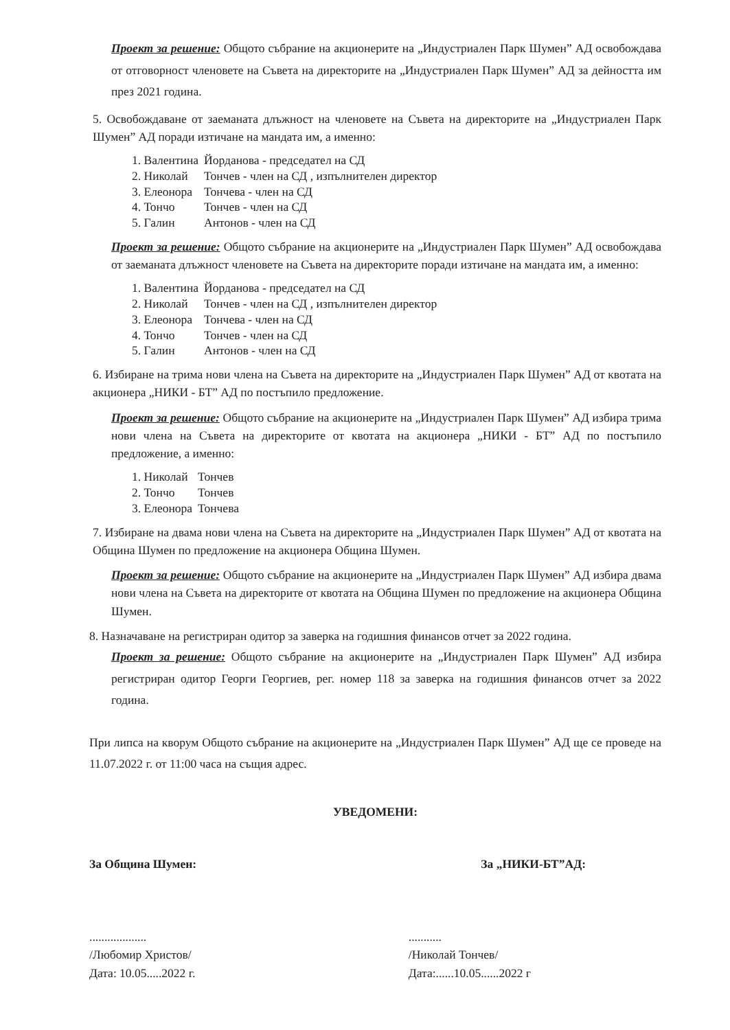Проект за решение: Общото събрание на акционерите на „Индустриален Парк Шумен” АД освобождава от отговорност членовете на Съвета на директорите на „Индустриален Парк Шумен” АД за дейността им през 2021 година.
5. Освобождаване от заеманата длъжност на членовете на Съвета на директорите на „Индустриален Парк Шумен” АД поради изтичане на мандата им, а именно:
| 1. Валентина | Йорданова - председател на СД |
| 2. Николай | Тончев - член на СД , изпълнителен директор |
| 3. Елеонора | Тончева - член на СД |
| 4. Тончо | Тончев - член на СД |
| 5. Галин | Антонов - член на СД |
Проект за решение: Общото събрание на акционерите на „Индустриален Парк Шумен” АД освобождава от заеманата длъжност членовете на Съвета на директорите поради изтичане на мандата им, а именно:
| 1. Валентина | Йорданова - председател на СД |
| 2. Николай | Тончев - член на СД , изпълнителен директор |
| 3. Елеонора | Тончева - член на СД |
| 4. Тончо | Тончев - член на СД |
| 5. Галин | Антонов - член на СД |
6. Избиране на трима нови члена на Съвета на директорите на „Индустриален Парк Шумен” АД от квотата на акционера „НИКИ - БТ” АД по постъпило предложение.
Проект за решение: Общото събрание на акционерите на „Индустриален Парк Шумен” АД избира трима нови члена на Съвета на директорите от квотата на акционера „НИКИ - БТ” АД по постъпило предложение, а именно:
| 1. Николай | Тончев |
| 2. Тончо | Тончев |
| 3. Елеонора | Тончева |
7. Избиране на двама нови члена на Съвета на директорите на „Индустриален Парк Шумен” АД от квотата на Община Шумен по предложение на акционера Община Шумен.
Проект за решение: Общото събрание на акционерите на „Индустриален Парк Шумен” АД избира двама нови члена на Съвета на директорите от квотата на Община Шумен по предложение на акционера Община Шумен.
8. Назначаване на регистриран одитор за заверка на годишния финансов отчет за 2022 година.
Проект за решение: Общото събрание на акционерите на „Индустриален Парк Шумен” АД избира регистриран одитор Георги Георгиев, рег. номер 118 за заверка на годишния финансов отчет за 2022 година.
При липса на кворум Общото събрание на акционерите на „Индустриален Парк Шумен” АД ще се проведе на 11.07.2022 г. от 11:00 часа на същия адрес.
УВЕДОМЕНИ:
За Община Шумен: За „НИКИ-БТ”АД:
...................
/Любомир Христов/
Дата: 10.05.....2022 г.
...........
/Николай Тончев/
Дата:......10.05......2022 г